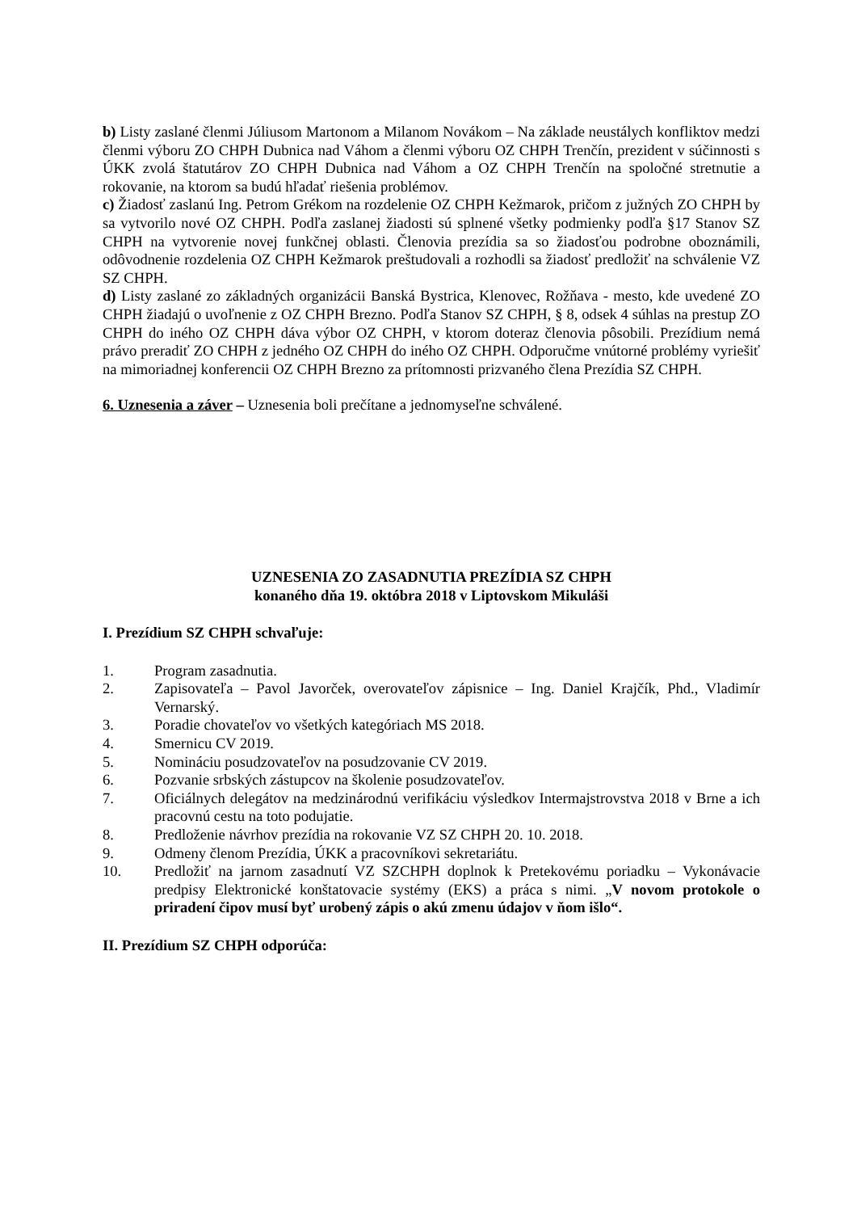b) Listy zaslané členmi Júliusom Martonom a Milanom Novákom – Na základe neustálych konfliktov medzi členmi výboru ZO CHPH Dubnica nad Váhom a členmi výboru OZ CHPH Trenčín, prezident v súčinnosti s ÚKK zvolá štatutárov ZO CHPH Dubnica nad Váhom a OZ CHPH Trenčín na spoločné stretnutie a rokovanie, na ktorom sa budú hľadať riešenia problémov.
c) Žiadosť zaslanú Ing. Petrom Grékom na rozdelenie OZ CHPH Kežmarok, pričom z južných ZO CHPH by sa vytvorilo nové OZ CHPH. Podľa zaslanej žiadosti sú splnené všetky podmienky podľa §17 Stanov SZ CHPH na vytvorenie novej funkčnej oblasti. Členovia prezídia sa so žiadosťou podrobne oboznámili, odôvodnenie rozdelenia OZ CHPH Kežmarok preštudovali a rozhodli sa žiadosť predložiť na schválenie VZ SZ CHPH.
d) Listy zaslané zo základných organizácii Banská Bystrica, Klenovec, Rožňava - mesto, kde uvedené ZO CHPH žiadajú o uvoľnenie z OZ CHPH Brezno. Podľa Stanov SZ CHPH, § 8, odsek 4 súhlas na prestup ZO CHPH do iného OZ CHPH dáva výbor OZ CHPH, v ktorom doteraz členovia pôsobili. Prezídium nemá právo preradiť ZO CHPH z jedného OZ CHPH do iného OZ CHPH. Odporučme vnútorné problémy vyriešiť na mimoriadnej konferencii OZ CHPH Brezno za prítomnosti prizvaného člena Prezídia SZ CHPH.
6. Uznesenia a záver – Uznesenia boli prečítane a jednomyseľne schválené.
UZNESENIA ZO ZASADNUTIA PREZÍDIA SZ CHPH
konaného dňa 19. októbra 2018 v Liptovskom Mikuláši
I. Prezídium SZ CHPH schvaľuje:
1. Program zasadnutia.
2. Zapisovateľa – Pavol Javorček, overovateľov zápisnice – Ing. Daniel Krajčík, Phd., Vladimír Vernarský.
3. Poradie chovateľov vo všetkých kategóriach MS 2018.
4. Smernicu CV 2019.
5. Nomináciu posudzovateľov na posudzovanie CV 2019.
6. Pozvanie srbských zástupcov na školenie posudzovateľov.
7. Oficiálnych delegátov na medzinárodnú verifikáciu výsledkov Intermajstrovstva 2018 v Brne a ich pracovnú cestu na toto podujatie.
8. Predloženie návrhov prezídia na rokovanie VZ SZ CHPH 20. 10. 2018.
9. Odmeny členom Prezídia, ÚKK a pracovníkovi sekretariátu.
10. Predložiť na jarnom zasadnutí VZ SZCHPH doplnok k Pretekovému poriadku – Vykonávacie predpisy Elektronické konštatovacie systémy (EKS) a práca s nimi. „V novom protokole o priradení čipov musí byť urobený zápis o akú zmenu údajov v ňom išlo“.
II. Prezídium SZ CHPH odporúča: